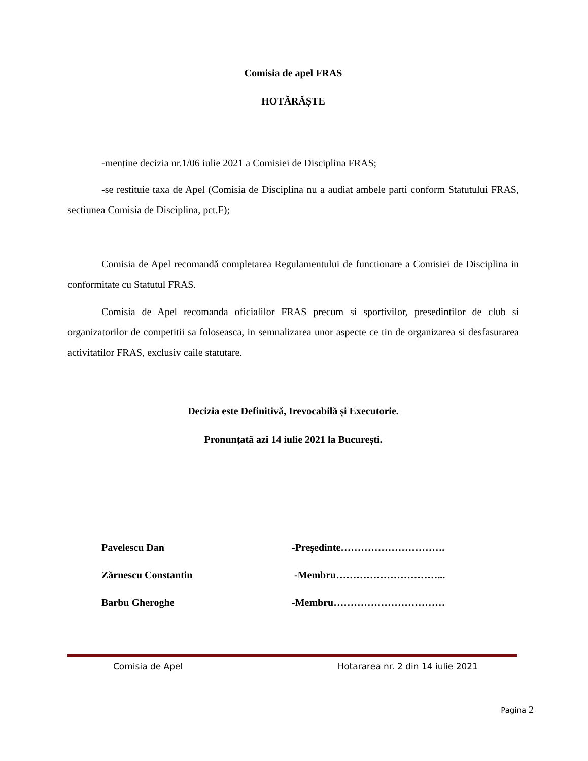Comisia de apel FRAS
HOTĂRĂȘTE
-menține decizia nr.1/06 iulie 2021 a Comisiei de Disciplina FRAS;
-se restituie taxa de Apel (Comisia de Disciplina nu a audiat ambele parti conform Statutului FRAS, sectiunea Comisia de Disciplina, pct.F);
Comisia de Apel recomandă completarea Regulamentului de functionare a Comisiei de Disciplina in conformitate cu Statutul FRAS.
Comisia de Apel recomanda oficialilor FRAS precum si sportivilor, presedintilor de club si organizatorilor de competitii sa foloseasca, in semnalizarea unor aspecte ce tin de organizarea si desfasurarea activitatilor FRAS, exclusiv caile statutare.
Decizia este Definitivă, Irevocabilă și Executorie.
Pronunțată azi 14 iulie 2021 la București.
Pavelescu Dan -Preşedinte………………………….
Zărnescu Constantin -Membru…………………………...
Barbu Gheroghe -Membru……………………………
Comisia de Apel Hotararea nr. 2 din 14 iulie 2021
Pagina 2